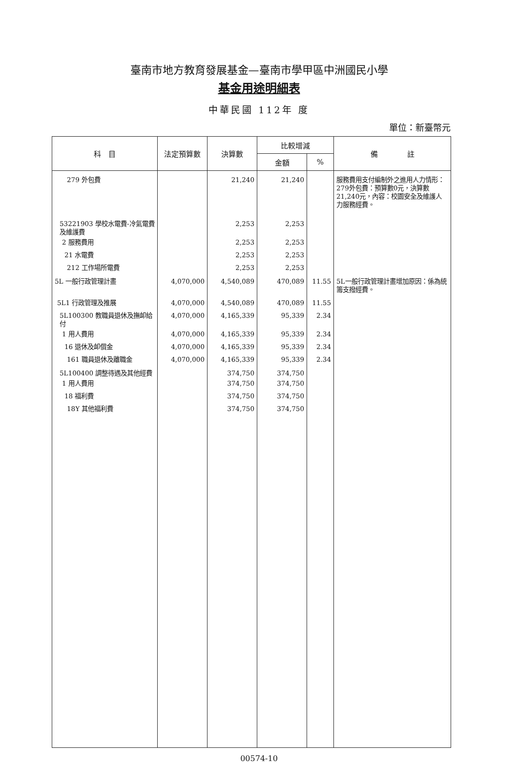臺南市地方教育發展基金—臺南市學甲區中洲國民小學
基金用途明細表
中華民國 112年 度
單位：新臺幣元
| 科 目 | 法定預算數 | 決算數 | 比較增減 | | 備 註 |
| --- | --- | --- | --- | --- | --- |
| | | | 金額 | % | |
| 279 外包費 | | 21,240 | 21,240 | | 服務費用支付編制外之進用人力情形：279外包費：預算數0元，決算數21,240元，內容：校園安全及維護人力服務經費。 |
| 53221903 學校水電費-冷氣電費及維護費 | | 2,253 | 2,253 | | |
| 2 服務費用 | | 2,253 | 2,253 | | |
| 21 水電費 | | 2,253 | 2,253 | | |
| 212 工作場所電費 | | 2,253 | 2,253 | | |
| 5L 一般行政管理計畫 | 4,070,000 | 4,540,089 | 470,089 | 11.55 | 5L一般行政管理計畫增加原因：係為統籌支撥經費。 |
| 5L1 行政管理及推展 | 4,070,000 | 4,540,089 | 470,089 | 11.55 | |
| 5L100300 教職員退休及撫卹給付 | 4,070,000 | 4,165,339 | 95,339 | 2.34 | |
| 1 用人費用 | 4,070,000 | 4,165,339 | 95,339 | 2.34 | |
| 16 退休及卹償金 | 4,070,000 | 4,165,339 | 95,339 | 2.34 | |
| 161 職員退休及離職金 | 4,070,000 | 4,165,339 | 95,339 | 2.34 | |
| 5L100400 調整待遇及其他經費 | | 374,750 | 374,750 | | |
| 1 用人費用 | | 374,750 | 374,750 | | |
| 18 福利費 | | 374,750 | 374,750 | | |
| 18Y 其他福利費 | | 374,750 | 374,750 | | |
00574-10